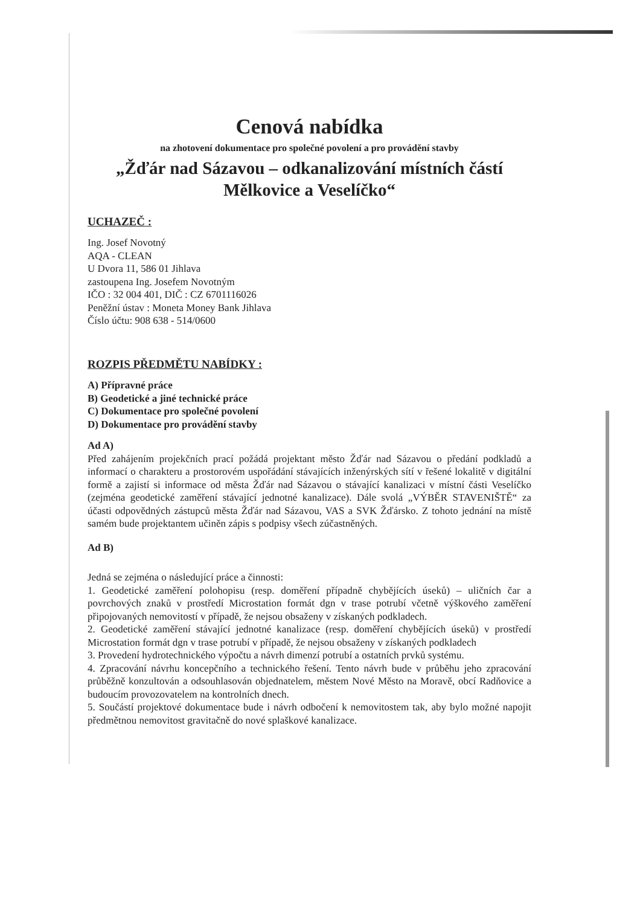Cenová nabídka
na zhotovení dokumentace pro společné povolení a pro provádění stavby
„Žďár nad Sázavou – odkanalizování místních částí Mělkovice a Veselíčko“
UCHAZEČ :
Ing. Josef Novotný
AQA - CLEAN
U Dvora 11, 586 01 Jihlava
zastoupena Ing. Josefem Novotným
IČO : 32 004 401, DIČ : CZ 6701116026
Peněžní ústav : Moneta Money Bank Jihlava
Číslo účtu: 908 638 - 514/0600
ROZPIS PŘEDMĚTU NABÍDKY :
A) Přípravné práce
B) Geodetické a jiné technické práce
C) Dokumentace pro společné povolení
D) Dokumentace pro provádění stavby
Ad A)
Před zahájením projekčních prací požádá projektant město Žďár nad Sázavou o předání podkladů a informací o charakteru a prostorovém uspořádání stávajících inženýrských sítí v řešené lokalitě v digitální formě a zajistí si informace od města Žďár nad Sázavou o stávající kanalizaci v místní části Veselíčko (zejména geodetické zaměření stávající jednotné kanalizace). Dále svolá „VÝBĚR STAVENIŠTĚ“ za účasti odpovědných zástupců města Žďár nad Sázavou, VAS a SVK Žďársko. Z tohoto jednání na místě samém bude projektantem učiněn zápis s podpisy všech zúčastněných.
Ad B)
Jedná se zejména o následující práce a činnosti:
1. Geodetické zaměření polohopisu (resp. doměření případně chybějících úseků) – uličních čar a povrchových znaků v prostředí Microstation formát dgn v trase potrubí včetně výškového zaměření připojovaných nemovitostí v případě, že nejsou obsaženy v získaných podkladech.
2. Geodetické zaměření stávající jednotné kanalizace (resp. doměření chybějících úseků) v prostředí Microstation formát dgn v trase potrubí v případě, že nejsou obsaženy v získaných podkladech
3. Provedení hydrotechnického výpočtu a návrh dimenzí potrubí a ostatních prvků systému.
4. Zpracování návrhu koncepčního a technického řešení. Tento návrh bude v průběhu jeho zpracování průběžně konzultován a odsouhlasován objednatelem, městem Nové Město na Moravě, obcí Radňovice a budoucím provozovatelem na kontrolních dnech.
5. Součástí projektové dokumentace bude i návrh odbočení k nemovitostem tak, aby bylo možné napojit předmětnou nemovitost gravitačně do nové splaškové kanalizace.